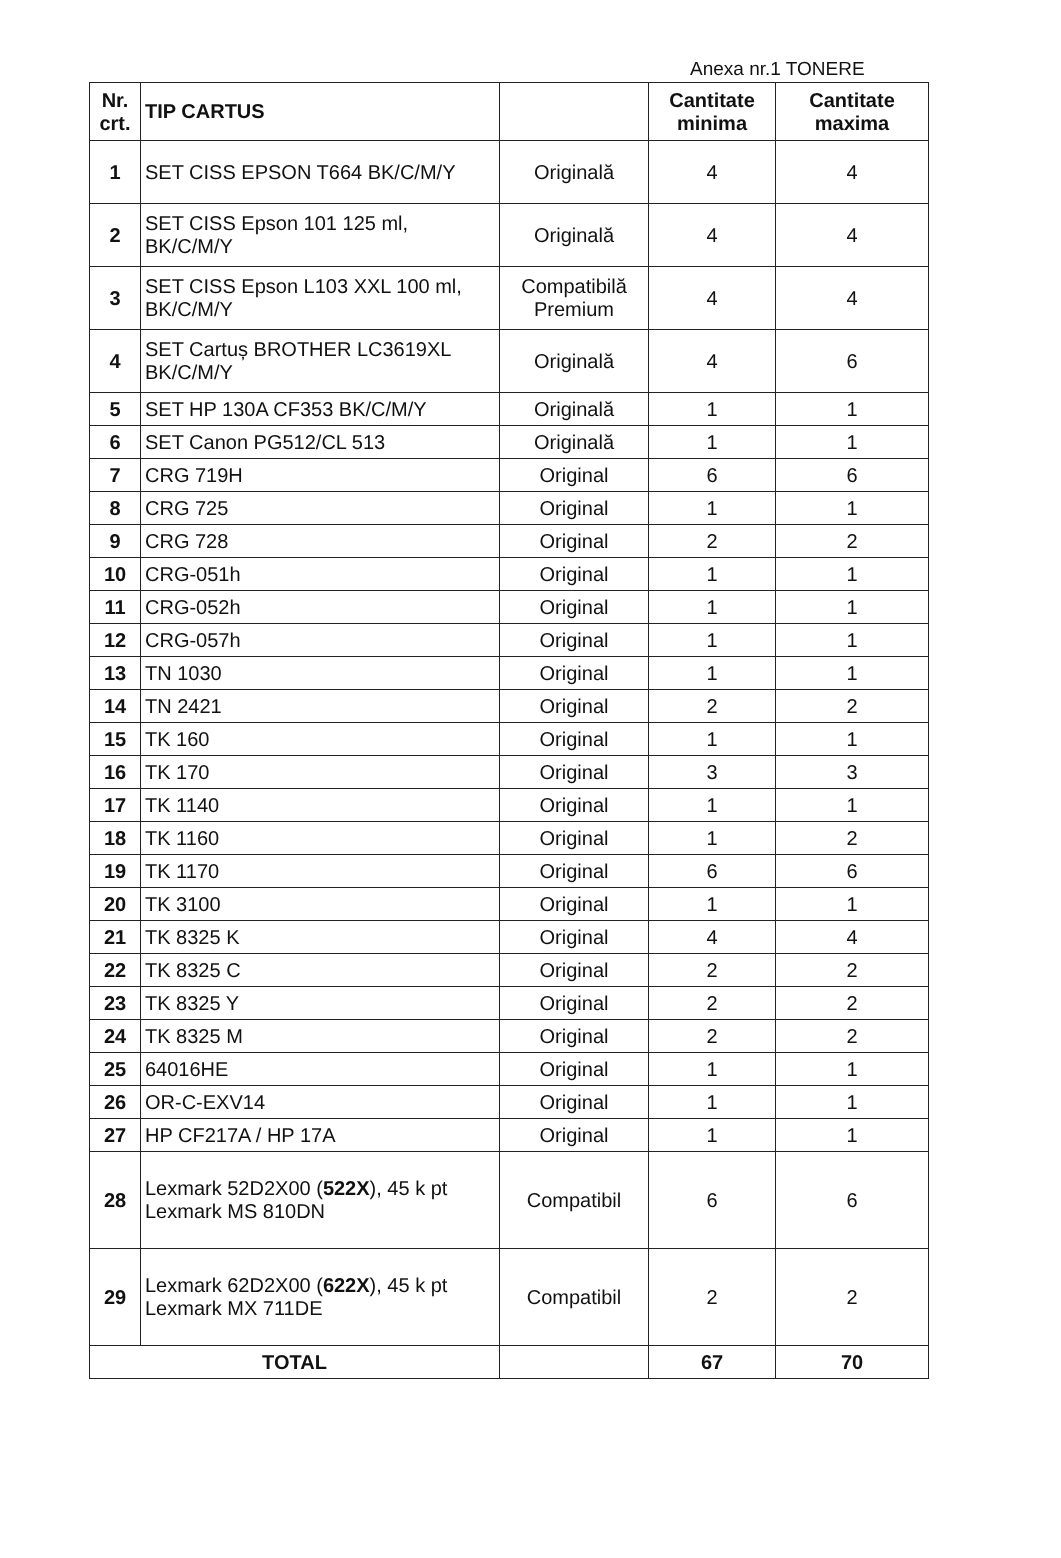Anexa nr.1 TONERE
| Nr. crt. | TIP CARTUS | | Cantitate minima | Cantitate maxima |
| --- | --- | --- | --- | --- |
| 1 | SET CISS EPSON T664 BK/C/M/Y | Originală | 4 | 4 |
| 2 | SET CISS Epson 101 125 ml, BK/C/M/Y | Originală | 4 | 4 |
| 3 | SET CISS Epson L103 XXL 100 ml, BK/C/M/Y | Compatibilă Premium | 4 | 4 |
| 4 | SET Cartuș BROTHER LC3619XL BK/C/M/Y | Originală | 4 | 6 |
| 5 | SET HP 130A CF353 BK/C/M/Y | Originală | 1 | 1 |
| 6 | SET Canon PG512/CL 513 | Originală | 1 | 1 |
| 7 | CRG 719H | Original | 6 | 6 |
| 8 | CRG 725 | Original | 1 | 1 |
| 9 | CRG 728 | Original | 2 | 2 |
| 10 | CRG-051h | Original | 1 | 1 |
| 11 | CRG-052h | Original | 1 | 1 |
| 12 | CRG-057h | Original | 1 | 1 |
| 13 | TN 1030 | Original | 1 | 1 |
| 14 | TN 2421 | Original | 2 | 2 |
| 15 | TK 160 | Original | 1 | 1 |
| 16 | TK 170 | Original | 3 | 3 |
| 17 | TK 1140 | Original | 1 | 1 |
| 18 | TK 1160 | Original | 1 | 2 |
| 19 | TK 1170 | Original | 6 | 6 |
| 20 | TK 3100 | Original | 1 | 1 |
| 21 | TK 8325 K | Original | 4 | 4 |
| 22 | TK 8325 C | Original | 2 | 2 |
| 23 | TK 8325 Y | Original | 2 | 2 |
| 24 | TK 8325 M | Original | 2 | 2 |
| 25 | 64016HE | Original | 1 | 1 |
| 26 | OR-C-EXV14 | Original | 1 | 1 |
| 27 | HP CF217A / HP 17A | Original | 1 | 1 |
| 28 | Lexmark 52D2X00 ( 522X ), 45 k pt Lexmark MS 810DN | Compatibil | 6 | 6 |
| 29 | Lexmark 62D2X00 ( 622X ), 45 k pt Lexmark MX 711DE | Compatibil | 2 | 2 |
| TOTAL | | | 67 | 70 |